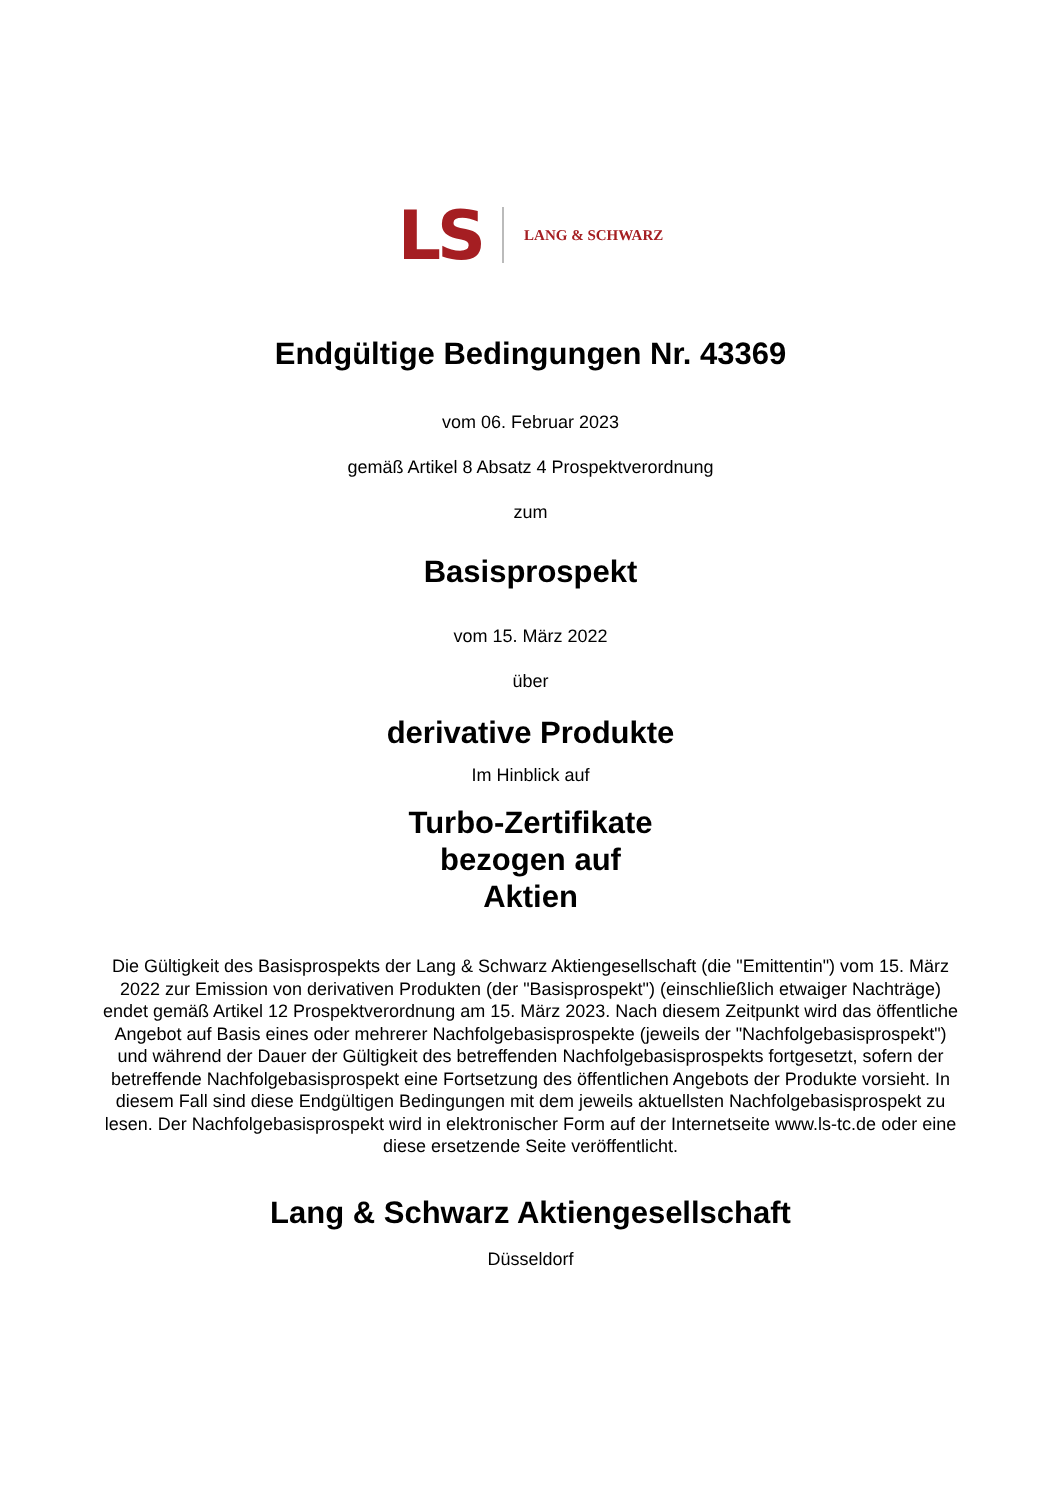LS LANG & SCHWARZ
Endgültige Bedingungen Nr. 43369
vom 06. Februar 2023
gemäß Artikel 8 Absatz 4 Prospektverordnung
zum
Basisprospekt
vom 15. März 2022
über
derivative Produkte
Im Hinblick auf
Turbo-Zertifikate
bezogen auf
Aktien
Die Gültigkeit des Basisprospekts der Lang & Schwarz Aktiengesellschaft (die "Emittentin") vom 15. März 2022 zur Emission von derivativen Produkten (der "Basisprospekt") (einschließlich etwaiger Nachträge) endet gemäß Artikel 12 Prospektverordnung am 15. März 2023. Nach diesem Zeitpunkt wird das öffentliche Angebot auf Basis eines oder mehrerer Nachfolgebasisprospekte (jeweils der "Nachfolgebasisprospekt") und während der Dauer der Gültigkeit des betreffenden Nachfolgebasisprospekts fortgesetzt, sofern der betreffende Nachfolgebasisprospekt eine Fortsetzung des öffentlichen Angebots der Produkte vorsieht. In diesem Fall sind diese Endgültigen Bedingungen mit dem jeweils aktuellsten Nachfolgebasisprospekt zu lesen. Der Nachfolgebasisprospekt wird in elektronischer Form auf der Internetseite www.ls-tc.de oder eine diese ersetzende Seite veröffentlicht.
Lang & Schwarz Aktiengesellschaft
Düsseldorf